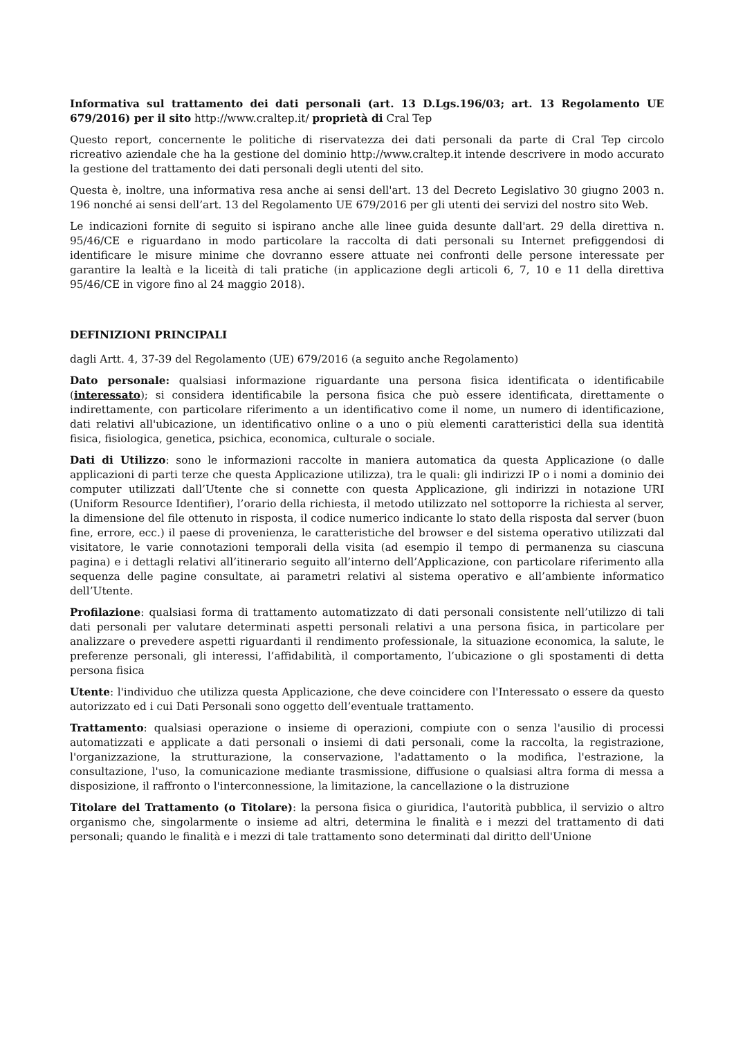Informativa sul trattamento dei dati personali (art. 13 D.Lgs.196/03; art. 13 Regolamento UE 679/2016) per il sito http://www.craltep.it/ proprietà di Cral Tep
Questo report, concernente le politiche di riservatezza dei dati personali da parte di Cral Tep circolo ricreativo aziendale che ha la gestione del dominio http://www.craltep.it intende descrivere in modo accurato la gestione del trattamento dei dati personali degli utenti del sito.
Questa è, inoltre, una informativa resa anche ai sensi dell'art. 13 del Decreto Legislativo 30 giugno 2003 n. 196 nonché ai sensi dell’art. 13 del Regolamento UE 679/2016 per gli utenti dei servizi del nostro sito Web.
Le indicazioni fornite di seguito si ispirano anche alle linee guida desunte dall'art. 29 della direttiva n. 95/46/CE e riguardano in modo particolare la raccolta di dati personali su Internet prefiggendosi di identificare le misure minime che dovranno essere attuate nei confronti delle persone interessate per garantire la lealtà e la liceità di tali pratiche (in applicazione degli articoli 6, 7, 10 e 11 della direttiva 95/46/CE in vigore fino al 24 maggio 2018).
DEFINIZIONI PRINCIPALI
dagli Artt. 4, 37-39 del Regolamento (UE) 679/2016 (a seguito anche Regolamento)
Dato personale: qualsiasi informazione riguardante una persona fisica identificata o identificabile (interessato); si considera identificabile la persona fisica che può essere identificata, direttamente o indirettamente, con particolare riferimento a un identificativo come il nome, un numero di identificazione, dati relativi all'ubicazione, un identificativo online o a uno o più elementi caratteristici della sua identità fisica, fisiologica, genetica, psichica, economica, culturale o sociale.
Dati di Utilizzo: sono le informazioni raccolte in maniera automatica da questa Applicazione (o dalle applicazioni di parti terze che questa Applicazione utilizza), tra le quali: gli indirizzi IP o i nomi a dominio dei computer utilizzati dall’Utente che si connette con questa Applicazione, gli indirizzi in notazione URI (Uniform Resource Identifier), l’orario della richiesta, il metodo utilizzato nel sottoporre la richiesta al server, la dimensione del file ottenuto in risposta, il codice numerico indicante lo stato della risposta dal server (buon fine, errore, ecc.) il paese di provenienza, le caratteristiche del browser e del sistema operativo utilizzati dal visitatore, le varie connotazioni temporali della visita (ad esempio il tempo di permanenza su ciascuna pagina) e i dettagli relativi all’itinerario seguito all’interno dell’Applicazione, con particolare riferimento alla sequenza delle pagine consultate, ai parametri relativi al sistema operativo e all’ambiente informatico dell’Utente.
Profilazione: qualsiasi forma di trattamento automatizzato di dati personali consistente nell’utilizzo di tali dati personali per valutare determinati aspetti personali relativi a una persona fisica, in particolare per analizzare o prevedere aspetti riguardanti il rendimento professionale, la situazione economica, la salute, le preferenze personali, gli interessi, l’affidabilità, il comportamento, l’ubicazione o gli spostamenti di detta persona fisica
Utente: l'individuo che utilizza questa Applicazione, che deve coincidere con l'Interessato o essere da questo autorizzato ed i cui Dati Personali sono oggetto dell’eventuale trattamento.
Trattamento: qualsiasi operazione o insieme di operazioni, compiute con o senza l'ausilio di processi automatizzati e applicate a dati personali o insiemi di dati personali, come la raccolta, la registrazione, l'organizzazione, la strutturazione, la conservazione, l'adattamento o la modifica, l'estrazione, la consultazione, l'uso, la comunicazione mediante trasmissione, diffusione o qualsiasi altra forma di messa a disposizione, il raffronto o l'interconnessione, la limitazione, la cancellazione o la distruzione
Titolare del Trattamento (o Titolare): la persona fisica o giuridica, l'autorità pubblica, il servizio o altro organismo che, singolarmente o insieme ad altri, determina le finalità e i mezzi del trattamento di dati personali; quando le finalità e i mezzi di tale trattamento sono determinati dal diritto dell'Unione